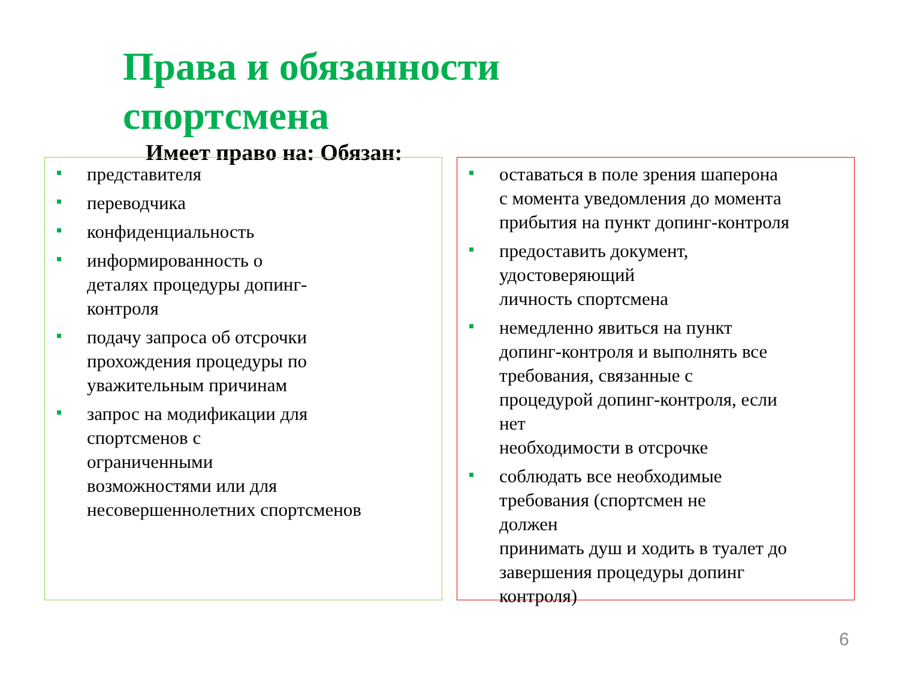Права и обязанности
спортсмена
Имеет право на: Обязан:
представителя
переводчика
конфиденциальность
информированность о
деталях процедуры допинг-
контроля
подачу запроса об отсрочки
прохождения процедуры по
уважительным причинам
запрос на модификации для
спортсменов с
ограниченными
возможностями или для
несовершеннолетних спортсменов
оставаться в поле зрения шаперона
с момента уведомления до момента
прибытия на пункт допинг-контроля
предоставить документ,
удостоверяющий
личность спортсмена
немедленно явиться на пункт
допинг-контроля и выполнять все
требования, связанные с
процедурой допинг-контроля, если
нет
необходимости в отсрочке
соблюдать все необходимые
требования (спортсмен не
должен
принимать душ и ходить в туалет до
завершения процедуры допинг
контроля)
6